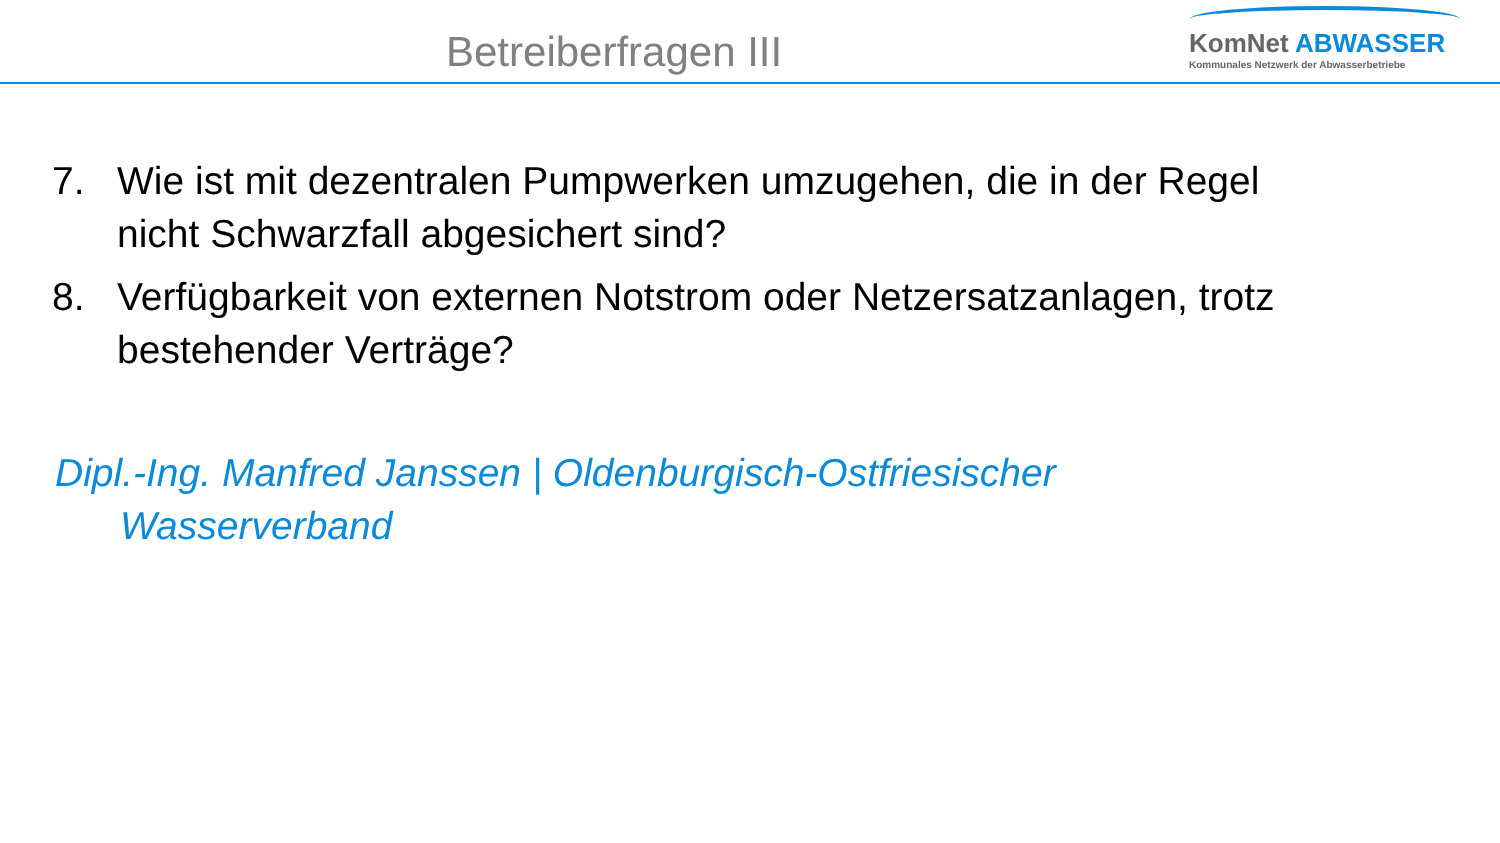Betreiberfragen III
KomNet ABWASSER
Kommunales Netzwerk der Abwasserbetriebe
7. Wie ist mit dezentralen Pumpwerken umzugehen, die in der Regel nicht Schwarzfall abgesichert sind?
8. Verfügbarkeit von externen Notstrom oder Netzersatzanlagen, trotz bestehender Verträge?
Dipl.-Ing. Manfred Janssen | Oldenburgisch-Ostfriesischer Wasserverband